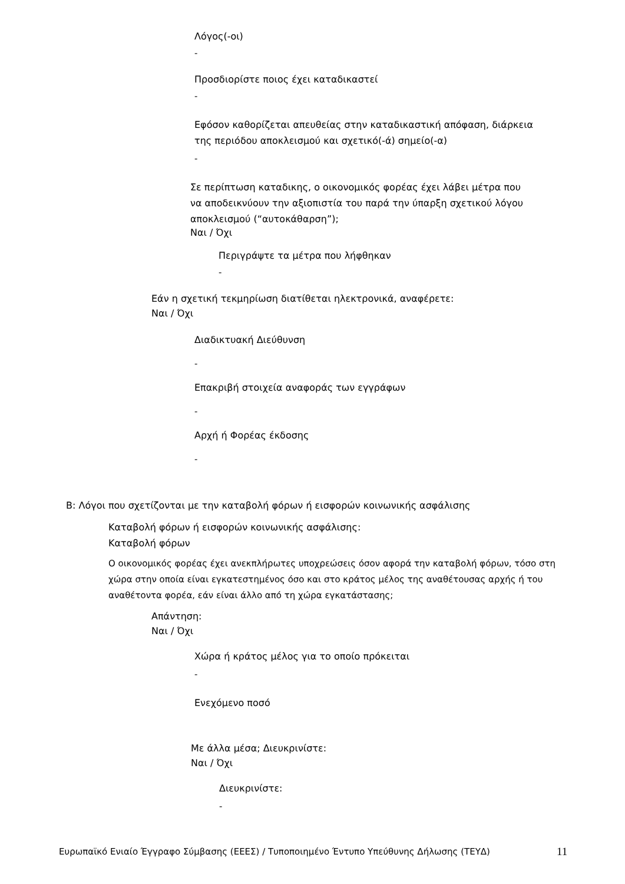Λόγος(-οι)
-
Προσδιορίστε ποιος έχει καταδικαστεί
-
Εφόσον καθορίζεται απευθείας στην καταδικαστική απόφαση, διάρκεια
της περιόδου αποκλεισμού και σχετικό(-ά) σημείο(-α)
-
Σε περίπτωση καταδικης, ο οικονομικός φορέας έχει λάβει μέτρα που
να αποδεικνύουν την αξιοπιστία του παρά την ύπαρξη σχετικού λόγου
αποκλεισμού (“αυτοκάθαρση”);
Ναι / Όχι
Περιγράψτε τα μέτρα που λήφθηκαν
-
Εάν η σχετική τεκμηρίωση διατίθεται ηλεκτρονικά, αναφέρετε:
Ναι / Όχι
Διαδικτυακή Διεύθυνση
-
Επακριβή στοιχεία αναφοράς των εγγράφων
-
Αρχή ή Φορέας έκδοσης
-
Β: Λόγοι που σχετίζονται με την καταβολή φόρων ή εισφορών κοινωνικής ασφάλισης
Καταβολή φόρων ή εισφορών κοινωνικής ασφάλισης:
Καταβολή φόρων
Ο οικονομικός φορέας έχει ανεκπλήρωτες υποχρεώσεις όσον αφορά την καταβολή φόρων, τόσο στη χώρα στην οποία είναι εγκατεστημένος όσο και στο κράτος μέλος της αναθέτουσας αρχής ή του αναθέτοντα φορέα, εάν είναι άλλο από τη χώρα εγκατάστασης;
Απάντηση:
Ναι / Όχι
Χώρα ή κράτος μέλος για το οποίο πρόκειται
-
Ενεχόμενο ποσό
Με άλλα μέσα; Διευκρινίστε:
Ναι / Όχι
Διευκρινίστε:
-
Ευρωπαϊκό Ενιαίο Έγγραφο Σύμβασης (ΕΕΕΣ) / Τυποποιημένο Έντυπο Υπεύθυνης Δήλωσης (ΤΕΥΔ)
11